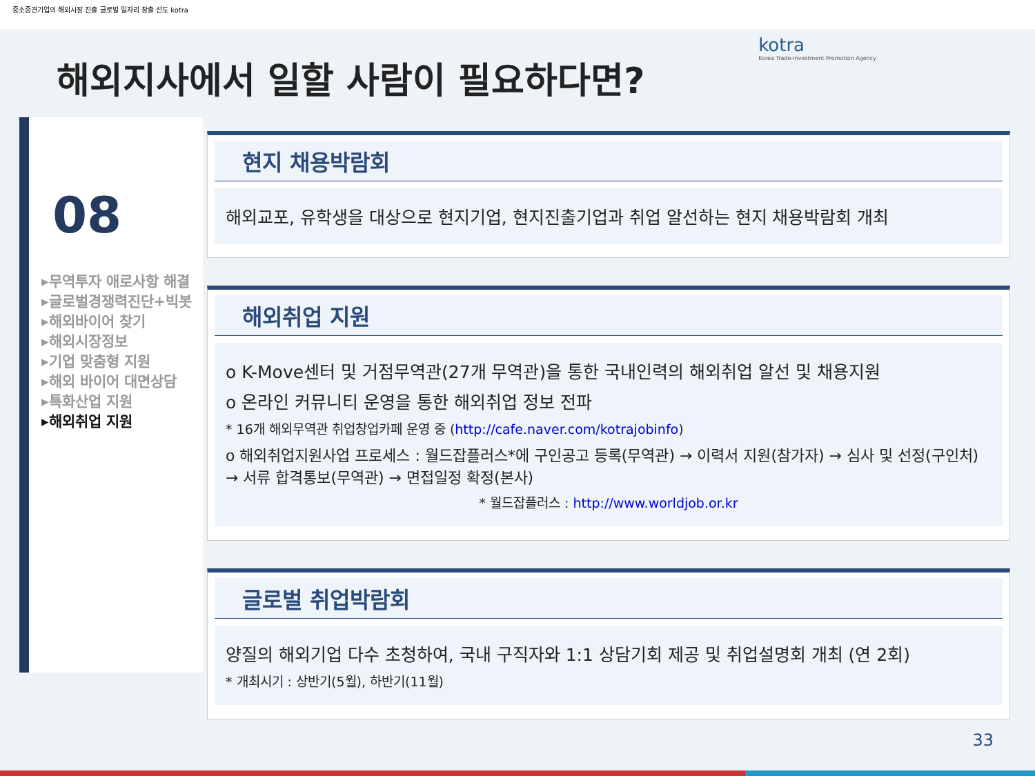중소중견기업의 해외시장 진출 글로벌 일자리 창출 선도 kotra
해외지사에서 일할 사람이 필요하다면?
kotra
Korea Trade-Investment Promotion Agency
08
▸무역투자 애로사항 해결
▸글로벌경쟁력진단+빅봇
▸해외바이어 찾기
▸해외시장정보
▸기업 맞춤형 지원
▸해외 바이어 대면상담
▸특화산업 지원
▸해외취업 지원
현지 채용박람회
해외교포, 유학생을 대상으로 현지기업, 현지진출기업과 취업 알선하는 현지 채용박람회 개최
해외취업 지원
o K-Move센터 및 거점무역관(27개 무역관)을 통한 국내인력의 해외취업 알선 및 채용지원
o 온라인 커뮤니티 운영을 통한 해외취업 정보 전파
* 16개 해외무역관 취업창업카페 운영 중 (http://cafe.naver.com/kotrajobinfo)
o 해외취업지원사업 프로세스 : 월드잡플러스*에 구인공고 등록(무역관) → 이력서 지원(참가자) → 심사 및 선정(구인처) → 서류 합격통보(무역관) → 면접일정 확정(본사)
* 월드잡플러스 : http://www.worldjob.or.kr
글로벌 취업박람회
양질의 해외기업 다수 초청하여, 국내 구직자와 1:1 상담기회 제공 및 취업설명회 개최 (연 2회)
* 개최시기 : 상반기(5월), 하반기(11월)
33